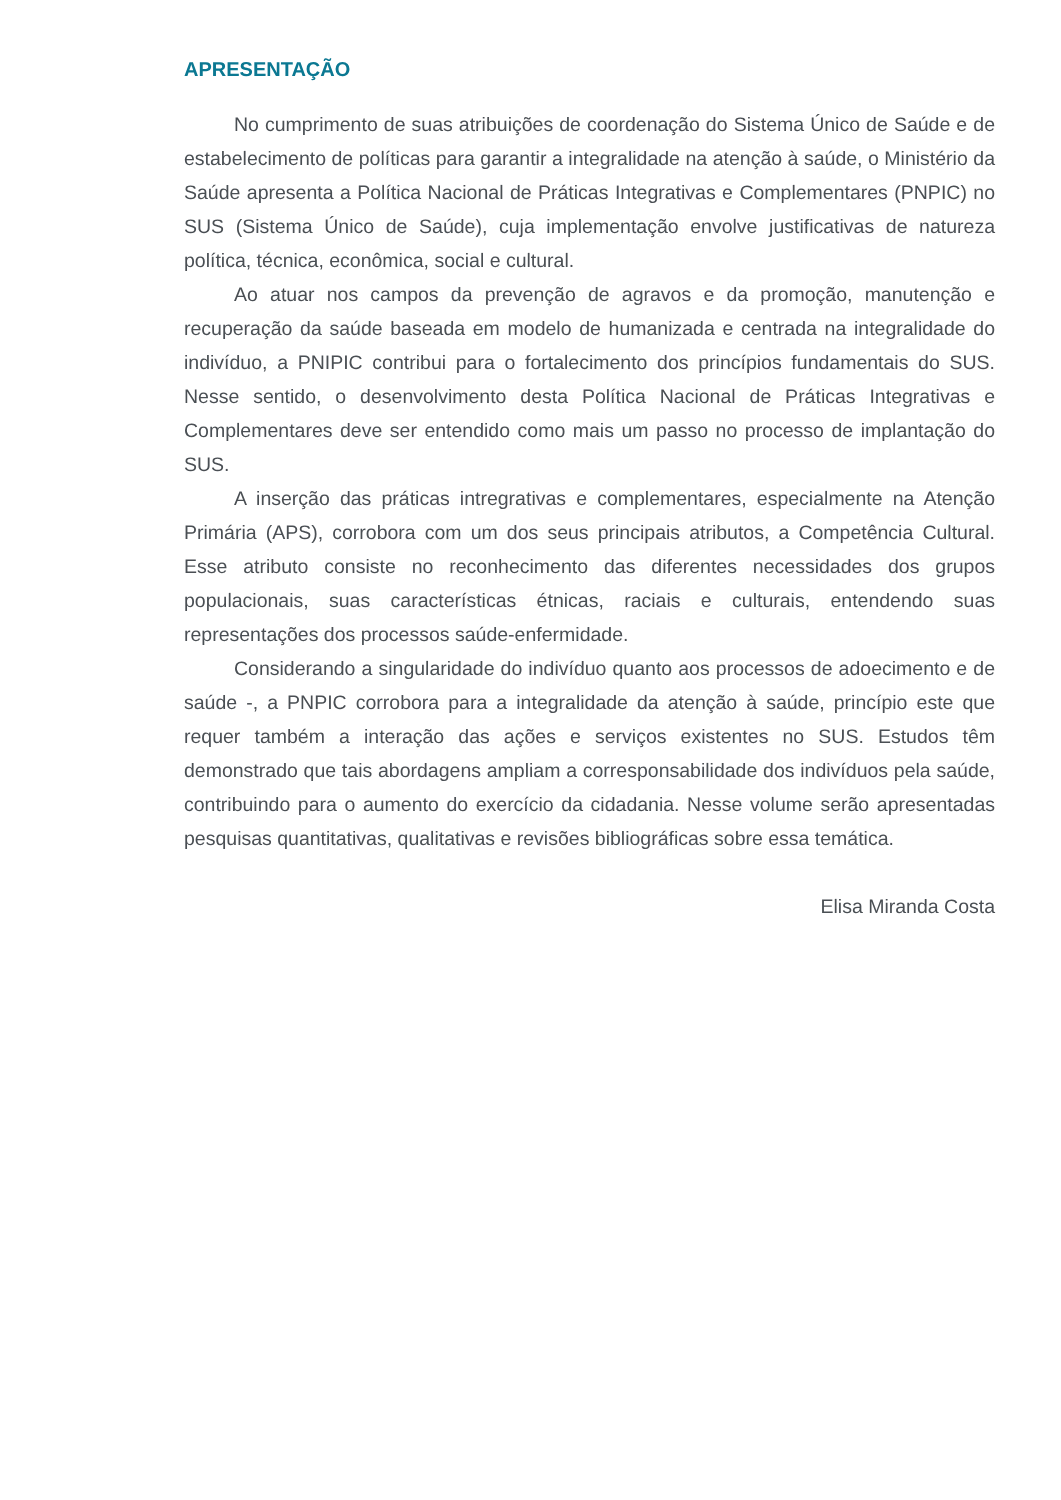APRESENTAÇÃO
No cumprimento de suas atribuições de coordenação do Sistema Único de Saúde e de estabelecimento de políticas para garantir a integralidade na atenção à saúde, o Ministério da Saúde apresenta a Política Nacional de Práticas Integrativas e Complementares (PNPIC) no SUS (Sistema Único de Saúde), cuja implementação envolve justificativas de natureza política, técnica, econômica, social e cultural.
Ao atuar nos campos da prevenção de agravos e da promoção, manutenção e recuperação da saúde baseada em modelo de humanizada e centrada na integralidade do indivíduo, a PNIPIC contribui para o fortalecimento dos princípios fundamentais do SUS. Nesse sentido, o desenvolvimento desta Política Nacional de Práticas Integrativas e Complementares deve ser entendido como mais um passo no processo de implantação do SUS.
A inserção das práticas intregrativas e complementares, especialmente na Atenção Primária (APS), corrobora com um dos seus principais atributos, a Competência Cultural. Esse atributo consiste no reconhecimento das diferentes necessidades dos grupos populacionais, suas características étnicas, raciais e culturais, entendendo suas representações dos processos saúde-enfermidade.
Considerando a singularidade do indivíduo quanto aos processos de adoecimento e de saúde -, a PNPIC corrobora para a integralidade da atenção à saúde, princípio este que requer também a interação das ações e serviços existentes no SUS. Estudos têm demonstrado que tais abordagens ampliam a corresponsabilidade dos indivíduos pela saúde, contribuindo para o aumento do exercício da cidadania. Nesse volume serão apresentadas pesquisas quantitativas, qualitativas e revisões bibliográficas sobre essa temática.
Elisa Miranda Costa